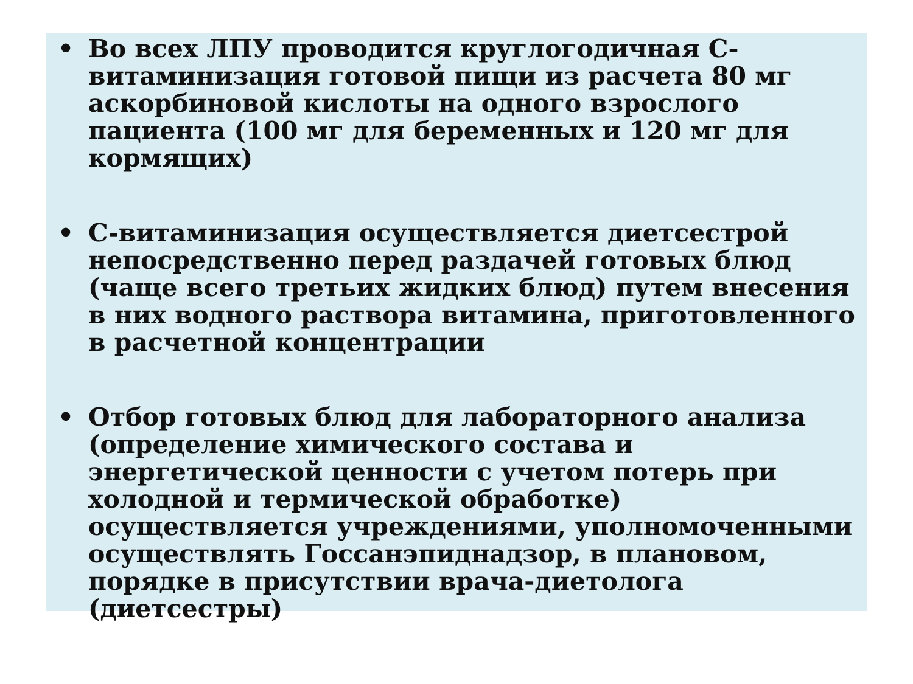• Во всех ЛПУ проводится круглогодичная С-витаминизация готовой пищи из расчета 80 мг аскорбиновой кислоты на одного взрослого пациента (100 мг для беременных и 120 мг для кормящих)
• С-витаминизация осуществляется диетсестрой непосредственно перед раздачей готовых блюд (чаще всего третьих жидких блюд) путем внесения в них водного раствора витамина, приготовленного в расчетной концентрации
• Отбор готовых блюд для лабораторного анализа (определение химического состава и энергетической ценности с учетом потерь при холодной и термической обработке) осуществляется учреждениями, уполномоченными осуществлять Госсанэпиднадзор, в плановом, порядке в присутствии врача-диетолога (диетсестры)